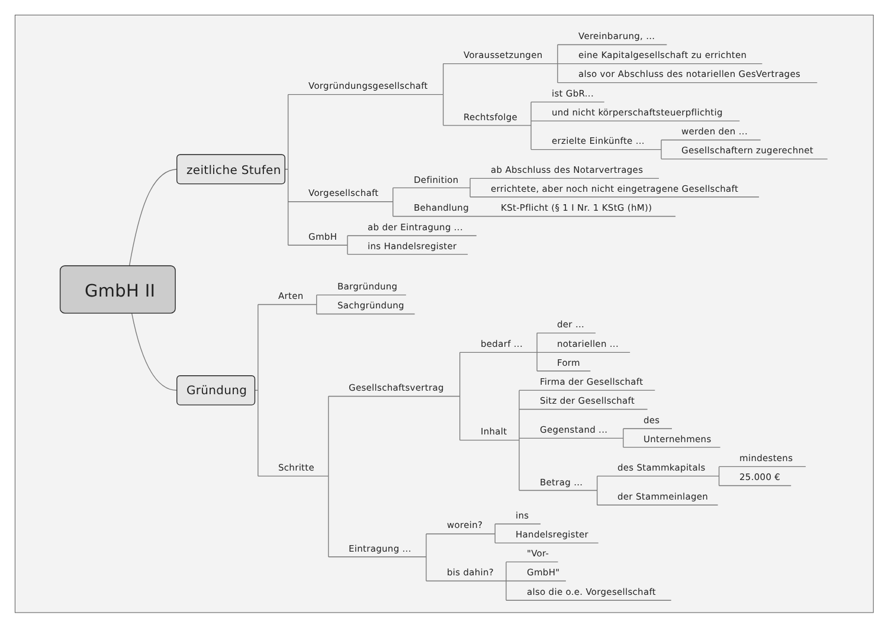Vereinbarung, ...
Voraussetzungen eine Kapitalgesellschaft zu errichten
also vor Abschluss des notariellen GesVertrages
Vorgründungsgesellschaft
ist GbR...
und nicht körperschaftsteuerpflichtig
Rechtsfolge
werden den ...
erzielte Einkünfte ...
Gesellschaftern zugerechnet
zeitliche Stufen ab Abschluss des Notarvertrages
Definition
errichtete, aber noch nicht eingetragene Gesellschaft
Vorgesellschaft
Behandlung KSt-Pflicht (§ 1 I Nr. 1 KStG (hM))
ab der Eintragung ...
GmbH
ins Handelsregister
Bargründung
GmbH II
Arten
Sachgründung
der ...
bedarf ... notariellen ...
Form
Firma der Gesellschaft
Gesellschaftsvertrag
Gründung
Sitz der Gesellschaft
des
Gegenstand ...
Inhalt
Unternehmens
mindestens
Schritte des Stammkapitals
25.000 €
Betrag ...
der Stammeinlagen
ins
worein?
Handelsregister
Eintragung ...
"Vor-
bis dahin? GmbH"
also die o.e. Vorgesellschaft